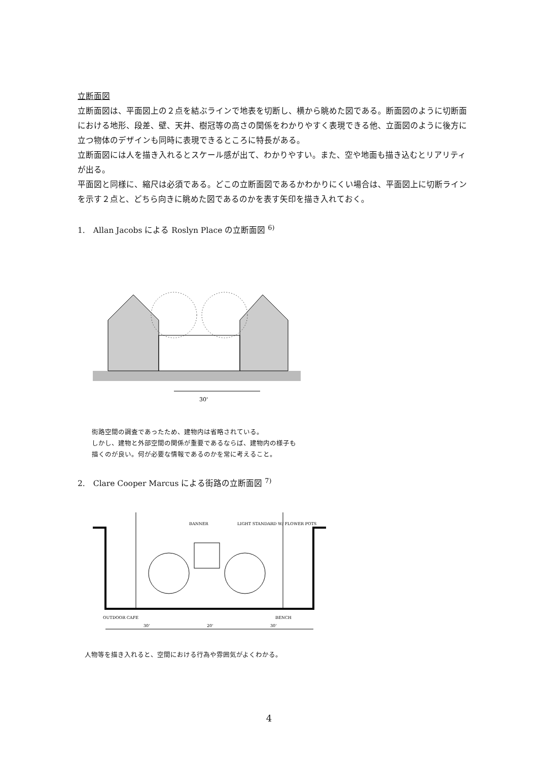立断面図
立断面図は、平面図上の２点を結ぶラインで地表を切断し、横から眺めた図である。断面図のように切断面における地形、段差、壁、天井、樹冠等の高さの関係をわかりやすく表現できる他、立面図のように後方に立つ物体のデザインも同時に表現できるところに特長がある。
立断面図には人を描き入れるとスケール感が出て、わかりやすい。また、空や地面も描き込むとリアリティが出る。
平面図と同様に、縮尺は必須である。どこの立断面図であるかわかりにくい場合は、平面図上に切断ラインを示す２点と、どちら向きに眺めた図であるのかを表す矢印を描き入れておく。
1.　Allan Jacobs による Roslyn Place の立断面図 <sup>6)</sup>
30'
街路空間の調査であったため、建物内は省略されている。
しかし、建物と外部空間の関係が重要であるならば、建物内の様子も
描くのが良い。何が必要な情報であるのかを常に考えること。
2.　Clare Cooper Marcus による街路の立断面図 <sup>7)</sup>
BANNER
LIGHT STANDARD W/ FLOWER POTS
OUTDOOR CAFE
BENCH
30'
20'
30'
人物等を描き入れると、空間における行為や雰囲気がよくわかる。
4